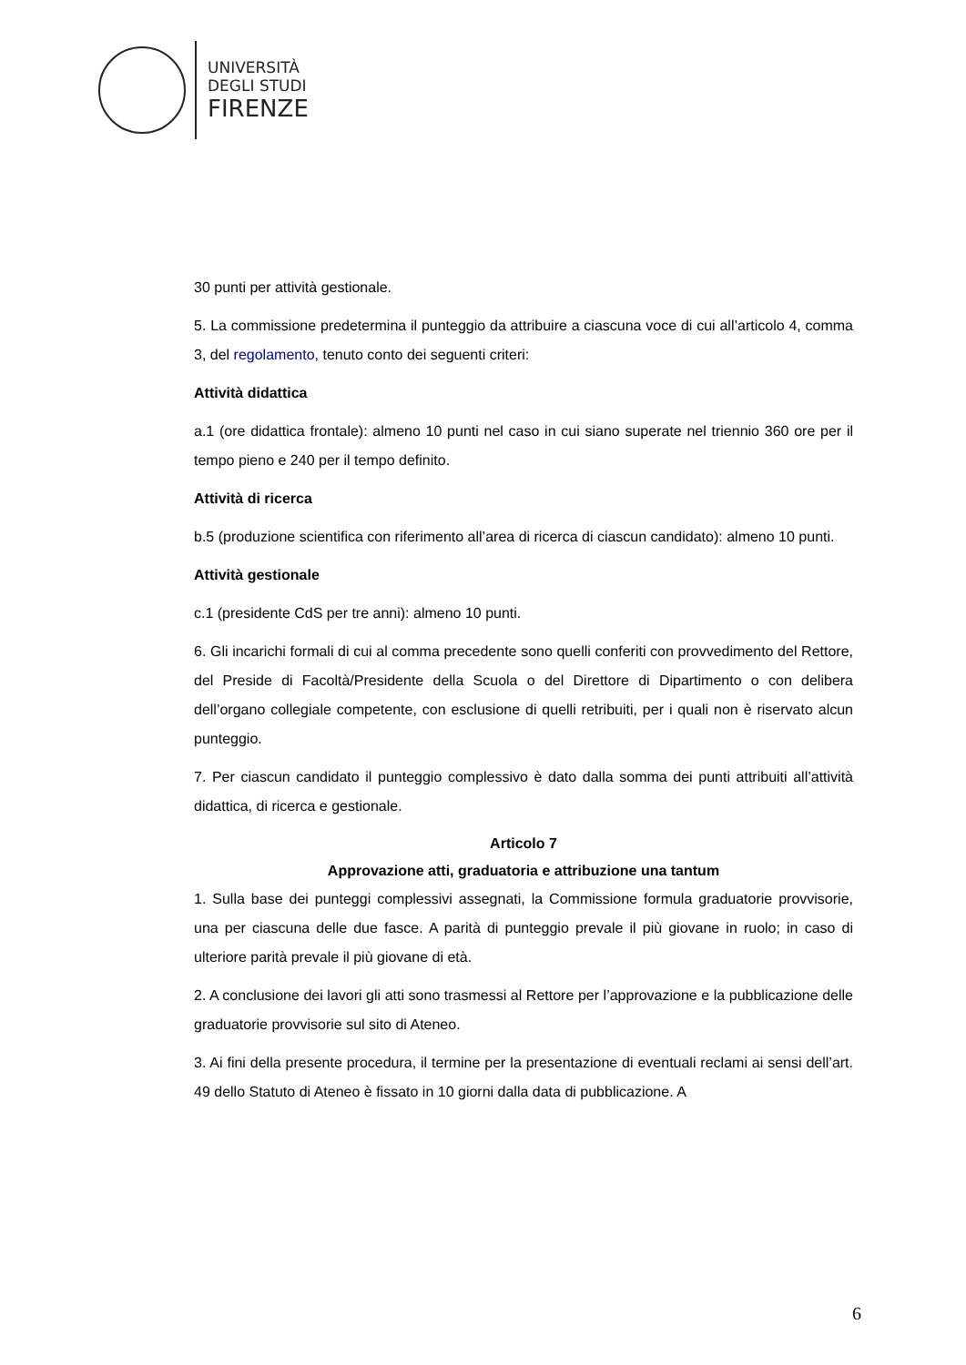UNIVERSITÀ
DEGLI STUDI
FIRENZE
30 punti per attività gestionale.
5. La commissione predetermina il punteggio da attribuire a ciascuna voce di cui all’articolo 4, comma 3, del regolamento, tenuto conto dei seguenti criteri:
Attività didattica
a.1 (ore didattica frontale): almeno 10 punti nel caso in cui siano superate nel triennio 360 ore per il tempo pieno e 240 per il tempo definito.
Attività di ricerca
b.5 (produzione scientifica con riferimento all’area di ricerca di ciascun candidato): almeno 10 punti.
Attività gestionale
c.1 (presidente CdS per tre anni): almeno 10 punti.
6. Gli incarichi formali di cui al comma precedente sono quelli conferiti con provvedimento del Rettore, del Preside di Facoltà/Presidente della Scuola o del Direttore di Dipartimento o con delibera dell’organo collegiale competente, con esclusione di quelli retribuiti, per i quali non è riservato alcun punteggio.
7. Per ciascun candidato il punteggio complessivo è dato dalla somma dei punti attribuiti all’attività didattica, di ricerca e gestionale.
Articolo 7
Approvazione atti, graduatoria e attribuzione una tantum
1. Sulla base dei punteggi complessivi assegnati, la Commissione formula graduatorie provvisorie, una per ciascuna delle due fasce. A parità di punteggio prevale il più giovane in ruolo; in caso di ulteriore parità prevale il più giovane di età.
2. A conclusione dei lavori gli atti sono trasmessi al Rettore per l’approvazione e la pubblicazione delle graduatorie provvisorie sul sito di Ateneo.
3. Ai fini della presente procedura, il termine per la presentazione di eventuali reclami ai sensi dell’art. 49 dello Statuto di Ateneo è fissato in 10 giorni dalla data di pubblicazione. A
6